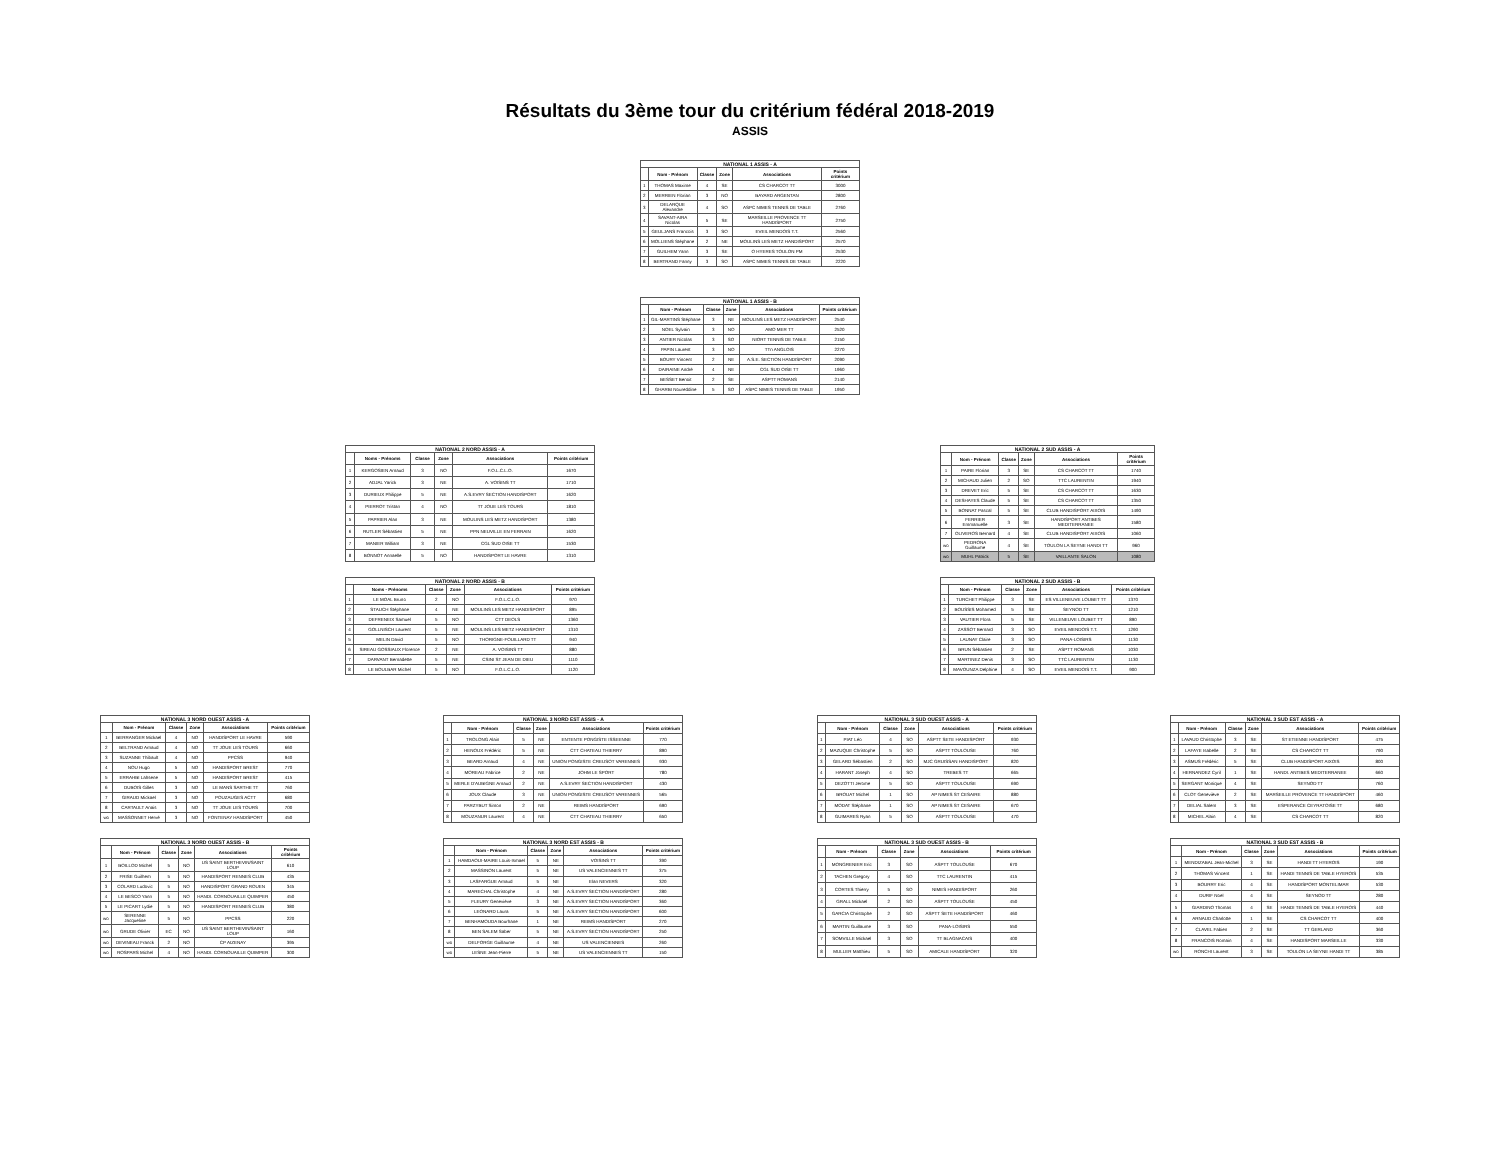Résultats du 3ème tour du critérium fédéral 2018-2019
ASSIS
NATIONAL 1 ASSIS - A
| | Nom - Prénom | Classe | Zone | Associations | Points critérium |
| --- | --- | --- | --- | --- | --- |
| 1 | THOMAS Maxime | 4 | SE | CS CHARCOT TT | 3000 |
| 2 | MERRIEN Florian | 3 | NO | BAYARD ARGENTAN | 2800 |
| 3 | DELARQUE Alexandre | 4 | SO | ASPC NIMES TENNIS DE TABLE | 2760 |
| 4 | SAVANT-AIRA Nicolas | 5 | SE | MARSEILLE PROVENCE TT HANDISPORT | 2750 |
| 5 | GEULJANS Francois | 3 | SO | EVEIL MENDOIS T.T. | 2560 |
| 6 | MOLLIENS Stéphane | 2 | NE | MOULINS LES METZ HANDISPORT | 2570 |
| 7 | GUILHEM Yann | 3 | SE | O HYERES TOULON PM | 2530 |
| 8 | BERTRAND Fanny | 3 | SO | ASPC NIMES TENNIS DE TABLE | 2220 |
NATIONAL 1 ASSIS - B
| | Nom - Prénom | Classe | Zone | Associations | Points critérium |
| --- | --- | --- | --- | --- | --- |
| 1 | GIL-MARTINS Stéphane | 3 | NE | MOULINS LES METZ HANDISPORT | 2540 |
| 2 | NOEL Sylvain | 3 | NO | AMO MER TT | 2520 |
| 3 | ANTIER Nicolas | 3 | SO | NIORT TENNIS DE TABLE | 2150 |
| 4 | PAPIN Laurent | 3 | NO | TTn ANGLOIS | 2270 |
| 5 | BOURY Vincent | 2 | NE | A.S.E. SECTION HANDISPORT | 2090 |
| 6 | DAIRAINE André | 4 | NE | CGL SUD OISE TT | 1960 |
| 7 | BESSET Benoit | 2 | SE | ASPTT ROMANS | 2140 |
| 8 | GHARBI Noureddine | 5 | SO | ASPC NIMES TENNIS DE TABLE | 1950 |
NATIONAL 2 NORD ASSIS - A
| | Noms - Prénoms | Classe | Zone | Associations | Points critérium |
| --- | --- | --- | --- | --- | --- |
| 1 | KERGOSIEN Arnaud | 3 | NO | F.O.L.C.L.O. | 1670 |
| 2 | ADJAL Yarick | 3 | NE | A. VOISINS TT | 1710 |
| 3 | DURIEUX Philippe | 5 | NE | A.S.EVRY SECTION HANDISPORT | 1620 |
| 4 | PIERROT Tristan | 4 | NO | TT JOUE LES TOURS | 1810 |
| 5 | PAPRIER Alan | 3 | NE | MOULINS LES METZ HANDISPORT | 1380 |
| 6 | RUTLER Sébastien | 5 | NE | PPN NEUVILLE EN FERRAIN | 1620 |
| 7 | MANIER William | 3 | NE | CGL SUD OISE TT | 1530 |
| 8 | BONNOT Annaelle | 5 | NO | HANDISPORT LE HAVRE | 1310 |
NATIONAL 2 SUD ASSIS - A
| | Nom - Prénom | Classe | Zone | Associations | Points critérium |
| --- | --- | --- | --- | --- | --- |
| 1 | PAIRE Florian | 3 | SE | CS CHARCOT TT | 1740 |
| 2 | MICHAUD Julien | 2 | SO | TTC LAURENTIN | 1940 |
| 3 | DREVET Eric | 5 | SE | CS CHARCOT TT | 1630 |
| 4 | DESHAYES Claude | 5 | SE | CS CHARCOT TT | 1350 |
| 5 | BONNAT Pascal | 5 | SE | CLUB HANDISPORT AIXOIS | 1490 |
| 6 | FERRIER Emmanuelle | 3 | SE | HANDISPORT ANTIBES MEDITERRANEE | 1580 |
| 7 | OLIVEROS Bernard | 4 | SE | CLUB HANDISPORT AIXOIS | 1060 |
| wo | PEDRONA Guillaume | 4 | SE | TOULON LA SEYNE HANDI TT | 960 |
| wo | MUHL Patrick | 5 | SE | VAILLANTE SALON | 1080 |
NATIONAL 2 NORD ASSIS - B
| | Noms - Prénoms | Classe | Zone | Associations | Points critérium |
| --- | --- | --- | --- | --- | --- |
| 1 | LE MOAL Bruno | 2 | NO | F.O.L.C.L.O. | 970 |
| 2 | STAUCH Stéphane | 4 | NE | MOULINS LES METZ HANDISPORT | 895 |
| 3 | DEFRENEIX Samuel | 5 | NO | CTT DEOLS | 1360 |
| 4 | GOLLNISCH Laurent | 5 | NE | MOULINS LES METZ HANDISPORT | 1310 |
| 5 | MELIN David | 5 | NO | THORIGNE-FOUILLARD TT | 940 |
| 6 | SIREAU GOSSIAUX Florence | 2 | NE | A. VOISINS TT | 880 |
| 7 | DARVANT Bernadette | 5 | NE | CSINI ST JEAN DE DIEU | 1110 |
| 8 | LE BOULBAR Michel | 5 | NO | F.O.L.C.L.O. | 1120 |
NATIONAL 2 SUD ASSIS - B
| | Nom - Prénom | Classe | Zone | Associations | Points critérium |
| --- | --- | --- | --- | --- | --- |
| 1 | TURCHET Philippe | 3 | SE | ES VILLENEUVE LOUBET TT | 1370 |
| 2 | BOUSSIS Mohamed | 5 | SE | SEYNOD TT | 1210 |
| 3 | VAUTIER Flora | 5 | SE | VILLENEUVE LOUBET TT | 890 |
| 4 | ZASSOT Bernard | 3 | SO | EVEIL MENDOIS T.T. | 1290 |
| 5 | LAUNAY Claire | 3 | SO | PANA-LOISIRS | 1130 |
| 6 | BRUN Sébastien | 2 | SE | ASPTT ROMANS | 1030 |
| 7 | MARTINEZ Denis | 3 | SO | TTC LAURENTIN | 1130 |
| 8 | MAVOUNZA Delphine | 4 | SO | EVEIL MENDOIS T.T. | 900 |
NATIONAL 3 NORD OUEST ASSIS - A
| | Nom - Prénom | Classe | Zone | Associations | Points critérium |
| --- | --- | --- | --- | --- | --- |
| 1 | BERRANGER Mickael | 4 | NO | HANDISPORT LE HAVRE | 590 |
| 2 | BELTRAND Arnaud | 4 | NO | TT JOUE LES TOURS | 660 |
| 3 | SUZANNE Thibault | 4 | NO | PPCSS | 940 |
| 4 | NOU Hugo | 5 | NO | HANDISPORT BREST | 770 |
| 5 | ERRAHBI Lahsene | 5 | NO | HANDISPORT BREST | 415 |
| 6 | DUBOIS Gilles | 3 | NO | LE MANS SARTHE TT | 760 |
| 7 | GIRAUD Mickael | 3 | NO | POUZAUGES ACTT | 680 |
| 8 | CARTAULT Anais | 3 | NO | TT JOUE LES TOURS | 700 |
| wo | MASSONNET Hervé | 3 | NO | FONTENAY HANDISPORT | 450 |
NATIONAL 3 NORD EST ASSIS - A
| | Nom - Prénom | Classe | Zone | Associations | Points critérium |
| --- | --- | --- | --- | --- | --- |
| 1 | TROLONG Alain | 5 | NE | ENTENTE PONGISTE ISSEENNE | 770 |
| 2 | HENOUX Frédéric | 5 | NE | CTT CHATEAU THIERRY | 890 |
| 3 | BEARD Arnaud | 4 | NE | UNION PONGISTE CREUSOT VARENNES | 930 |
| 4 | MOREAU Fabrice | 2 | NE | JOHM LE SPORT | 780 |
| 5 | MERLE D'AUBIGNE Arnaud | 2 | NE | A.S.EVRY SECTION HANDISPORT | 430 |
| 6 | JOUX Claude | 3 | NE | UNION PONGISTE CREUSOT VARENNES | 565 |
| 7 | PARZYBUT Simon | 2 | NE | REIMS HANDISPORT | 690 |
| 8 | MOUZANUR Laurent | 4 | NE | CTT CHATEAU THIERRY | 650 |
NATIONAL 3 SUD OUEST ASSIS - A
| | Nom - Prénom | Classe | Zone | Associations | Points critérium |
| --- | --- | --- | --- | --- | --- |
| 1 | PIAT Léo | 4 | SO | ASPTT SETE HANDISPORT | 930 |
| 2 | MAZUQUE Christophe | 5 | SO | ASPTT TOULOUSE | 760 |
| 3 | GELARD Sébastien | 2 | SO | MJC GRUISSAN HANDISPORT | 820 |
| 4 | HARANT Joseph | 4 | SO | TREBES TT | 665 |
| 5 | DEZOTTI Jerome | 5 | SO | ASPTT TOULOUSE | 690 |
| 6 | BROUAT Michel | 1 | SO | AP NIMES ST CESAIRE | 880 |
| 7 | MODAT Stéphane | 1 | SO | AP NIMES ST CESAIRE | 670 |
| 8 | GUIMARES Ryan | 5 | SO | ASPTT TOULOUSE | 470 |
NATIONAL 3 SUD EST ASSIS - A
| | Nom - Prénom | Classe | Zone | Associations | Points critérium |
| --- | --- | --- | --- | --- | --- |
| 1 | LAVAUD Christophe | 3 | SE | ST ETIENNE HANDISPORT | 475 |
| 2 | LAFAYE Isabelle | 2 | SE | CS CHARCOT TT | 790 |
| 3 | ASMUS Frédéric | 5 | SE | CLUB HANDISPORT AIXOIS | 800 |
| 4 | HERNANDEZ Cyril | 1 | SE | HANDI. ANTIBES MEDITERRANEE | 660 |
| 5 | SERGANT Monique | 4 | SE | SEYNOD TT | 760 |
| 6 | CLOT Geneviève | 2 | SE | MARSEILLE PROVENCE TT HANDISPORT | 460 |
| 7 | DELIAL Salem | 3 | SE | ESPERANCE CEYRATOISE TT | 680 |
| 8 | MICHEL Alain | 4 | SE | CS CHARCOT TT | 820 |
NATIONAL 3 NORD OUEST ASSIS - B
| | Nom - Prénom | Classe | Zone | Associations | Points critérium |
| --- | --- | --- | --- | --- | --- |
| 1 | BOILLOD Michel | 5 | NO | US SAINT BERTHEVIN/SAINT LOUP | 610 |
| 2 | FRISE Guilhem | 5 | NO | HANDISPORT RENNES CLUB | 435 |
| 3 | COLARD Ludovic | 5 | NO | HANDISPORT GRAND ROUEN | 345 |
| 4 | LE BESCO Yann | 5 | NO | HANDI. CORNOUAILLE QUIMPER | 450 |
| 5 | LE PICART Lydie | 5 | NO | HANDISPORT RENNES CLUB | 380 |
| wo | SERENNE Jacqueline | 5 | NO | PPCSS | 220 |
| wo | GRUDE Olivier | EC | NO | US SAINT BERTHEVIN/SAINT LOUP | 160 |
| wo | DEVINEAU Franck | 2 | NO | CP AIZENAY | 395 |
| wo | ROSPARS Michel | 4 | NO | HANDI. CORNOUAILLE QUIMPER | 300 |
NATIONAL 3 NORD EST ASSIS - B
| | Nom - Prénom | Classe | Zone | Associations | Points critérium |
| --- | --- | --- | --- | --- | --- |
| 1 | HAMDAOUI-MAIRE Louis-Ismael | 5 | NE | VOISINS TT | 390 |
| 2 | MASSINON Laurent | 5 | NE | US VALENCIENNES TT | 375 |
| 3 | LASFARGUE Arnaud | 5 | NE | Elan NEVERS | 320 |
| 4 | MARECHAL Christophe | 4 | NE | A.S.EVRY SECTION HANDISPORT | 280 |
| 5 | FLEURY Geneviève | 3 | NE | A.S.EVRY SECTION HANDISPORT | 360 |
| 6 | LEONARD Laura | 5 | NE | A.S.EVRY SECTION HANDISPORT | 600 |
| 7 | BENHAMOUDA Bourhane | 1 | NE | REIMS HANDISPORT | 270 |
| 8 | BEN SALEM Saber | 5 | NE | A.S.EVRY SECTION HANDISPORT | 250 |
| wo | DELFORGE Guillaume | 4 | NE | US VALENCIENNES | 260 |
| wo | LESNE Jean-Pierre | 5 | NE | US VALENCIENNES TT | 150 |
NATIONAL 3 SUD OUEST ASSIS - B
| | Nom - Prénom | Classe | Zone | Associations | Points critérium |
| --- | --- | --- | --- | --- | --- |
| 1 | MONGRENIER Eric | 3 | SO | ASPTT TOULOUSE | 670 |
| 2 | TACHEN Gregory | 4 | SO | TTC LAURENTIN | 415 |
| 3 | CORTES Thierry | 5 | SO | NIMES HANDISPORT | 260 |
| 4 | GRALL Mickael | 2 | SO | ASPTT TOULOUSE | 450 |
| 5 | GARCIA Christophe | 2 | SO | ASPTT SETE HANDISPORT | 460 |
| 6 | MARTIN Guillaume | 3 | SO | PANA-LOISIRS | 550 |
| 7 | SOMVILLE Mickael | 3 | SO | TT BLAGNACAIS | 400 |
| 8 | MULLER Matthieu | 5 | SO | AMICALE HANDISPORT | 320 |
NATIONAL 3 SUD EST ASSIS - B
| | Nom - Prénom | Classe | Zone | Associations | Points critérium |
| --- | --- | --- | --- | --- | --- |
| 1 | MENDIZABAL Jean-Michel | 3 | SE | HANDI TT HYEROIS | 190 |
| 2 | THOMAS Vincent | 1 | SE | HANDI TENNIS DE TABLE HYEROIS | 535 |
| 3 | BOURRY Eric | 4 | SE | HANDISPORT MONTELIMAR | 530 |
| 4 | DURIF Noel | 4 | SE | SEYNOD TT | 280 |
| 5 | GIARDINO Thomas | 4 | SE | HANDI TENNIS DE TABLE HYEROIS | 440 |
| 6 | ARNAUD Charlotte | 1 | SE | CS CHARCOT TT | 400 |
| 7 | CLAVEL Fabien | 2 | SE | TT GERLAND | 360 |
| 8 | FRANCOIS Romain | 4 | SE | HANDISPORT MARSEILLE | 330 |
| wo | RONCHI Laurent | 3 | SE | TOULON LA SEYNE HANDI TT | 385 |